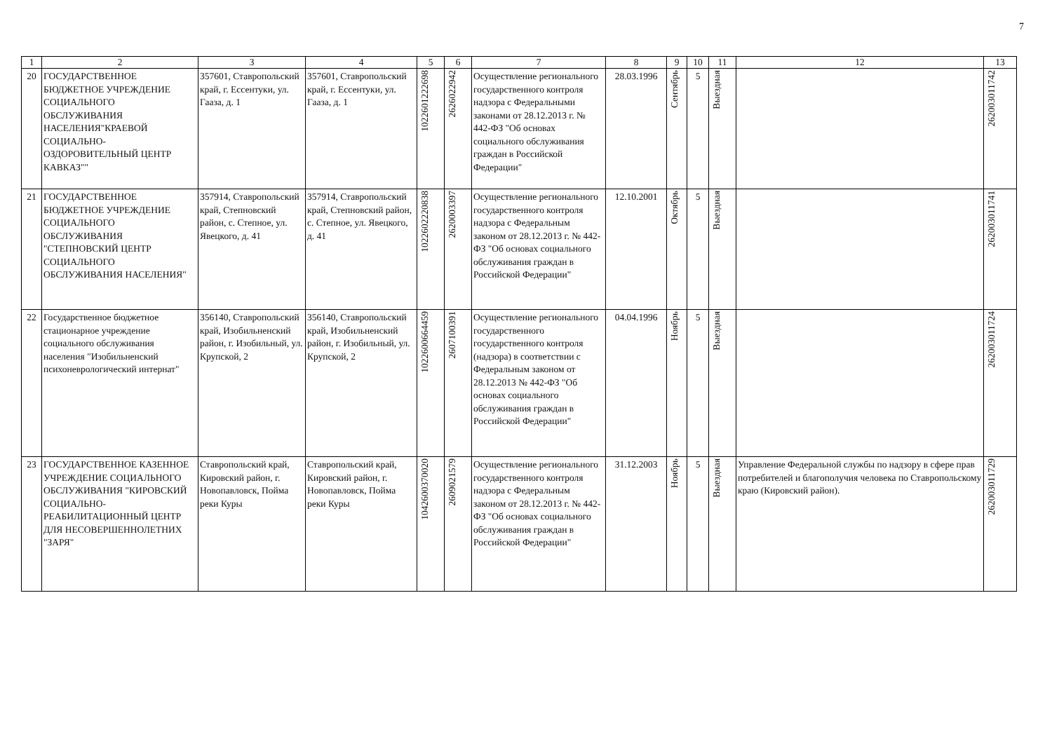7
| 1 | 2 | 3 | 4 | 5 | 6 | 7 | 8 | 9 | 10 | 11 | 12 | 13 |
| --- | --- | --- | --- | --- | --- | --- | --- | --- | --- | --- | --- | --- |
| 20 | ГОСУДАРСТВЕННОЕ БЮДЖЕТНОЕ УЧРЕЖДЕНИЕ СОЦИАЛЬНОГО ОБСЛУЖИВАНИЯ НАСЕЛЕНИЯ"КРАЕВОЙ СОЦИАЛЬНО-ОЗДОРОВИТЕЛЬНЫЙ ЦЕНТР КАВКАЗ"" | 357601, Ставропольский край, г. Ессентуки, ул. Гааза, д. 1 | 357601, Ставропольский край, г. Ессентуки, ул. Гааза, д. 1 | 1022601222698 | 2626022942 | Осуществление регионального государственного контроля надзора с Федеральными законами от 28.12.2013 г. № 442-ФЗ "Об основах социального обслуживания граждан в Российской Федерации" | 28.03.1996 | Сентябрь | 5 | Выездная | | 262003011742 |
| 21 | ГОСУДАРСТВЕННОЕ БЮДЖЕТНОЕ УЧРЕЖДЕНИЕ СОЦИАЛЬНОГО ОБСЛУЖИВАНИЯ "СТЕПНОВСКИЙ ЦЕНТР СОЦИАЛЬНОГО ОБСЛУЖИВАНИЯ НАСЕЛЕНИЯ" | 357914, Ставропольский край, Степновский район, с. Степное, ул. Явецкого, д. 41 | 357914, Ставропольский край, Степновский район, с. Степное, ул. Явецкого, д. 41 | 1022602220838 | 2620003397 | Осуществление регионального государственного контроля надзора с Федеральным законом от 28.12.2013 г. № 442-ФЗ "Об основах социального обслуживания граждан в Российской Федерации" | 12.10.2001 | Октябрь | 5 | Выездная | | 262003011741 |
| 22 | Государственное бюджетное стационарное учреждение социального обслуживания населения "Изобильненский психоневрологический интернат" | 356140, Ставропольский край, Изобильненский район, г. Изобильный, ул. Крупской, 2 | 356140, Ставропольский край, Изобильненский район, г. Изобильный, ул. Крупской, 2 | 1022600664459 | 2607100391 | Осуществление регионального государственного государственного контроля (надзора) в соответствии с Федеральным законом от 28.12.2013 № 442-ФЗ "Об основах социального обслуживания граждан в Российской Федерации" | 04.04.1996 | Ноябрь | 5 | Выездная | | 262003011724 |
| 23 | ГОСУДАРСТВЕННОЕ КАЗЕННОЕ УЧРЕЖДЕНИЕ СОЦИАЛЬНОГО ОБСЛУЖИВАНИЯ "КИРОВСКИЙ СОЦИАЛЬНО-РЕАБИЛИТАЦИОННЫЙ ЦЕНТР ДЛЯ НЕСОВЕРШЕННОЛЕТНИХ "ЗАРЯ" | Ставропольский край, Кировский район, г. Новопавловск, Пойма реки Куры | Ставропольский край, Кировский район, г. Новопавловск, Пойма реки Куры | 1042600370020 | 2609021579 | Осуществление регионального государственного контроля надзора с Федеральным законом от 28.12.2013 г. № 442-ФЗ "Об основах социального обслуживания граждан в Российской Федерации" | 31.12.2003 | Ноябрь | 5 | Выездная | Управление Федеральной службы по надзору в сфере прав потребителей и благополучия человека по Ставропольскому краю (Кировский район). | 262003011729 |